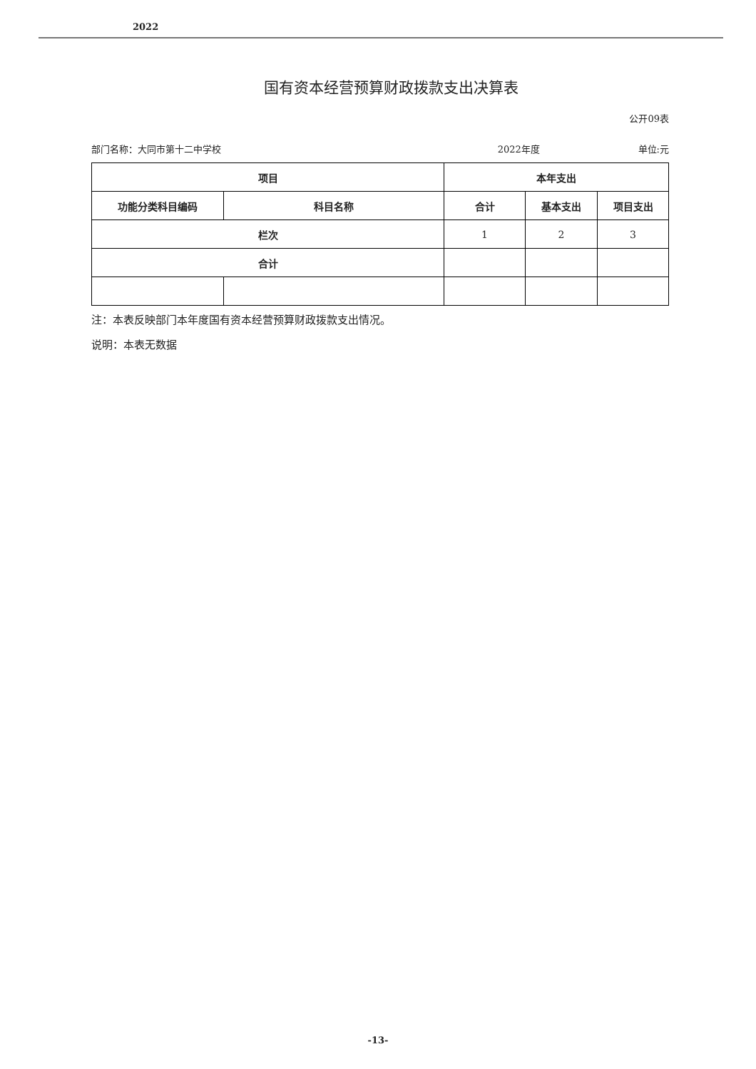2022
国有资本经营预算财政拨款支出决算表
公开09表
部门名称：大同市第十二中学校 2022年度 单位:元
| 项目 | | 本年支出 | | |
| --- | --- | --- | --- | --- |
| 功能分类科目编码 | 科目名称 | 合计 | 基本支出 | 项目支出 |
| 栏次 | | 1 | 2 | 3 |
| 合计 | | | | |
注：本表反映部门本年度国有资本经营预算财政拨款支出情况。
说明：本表无数据
-13-